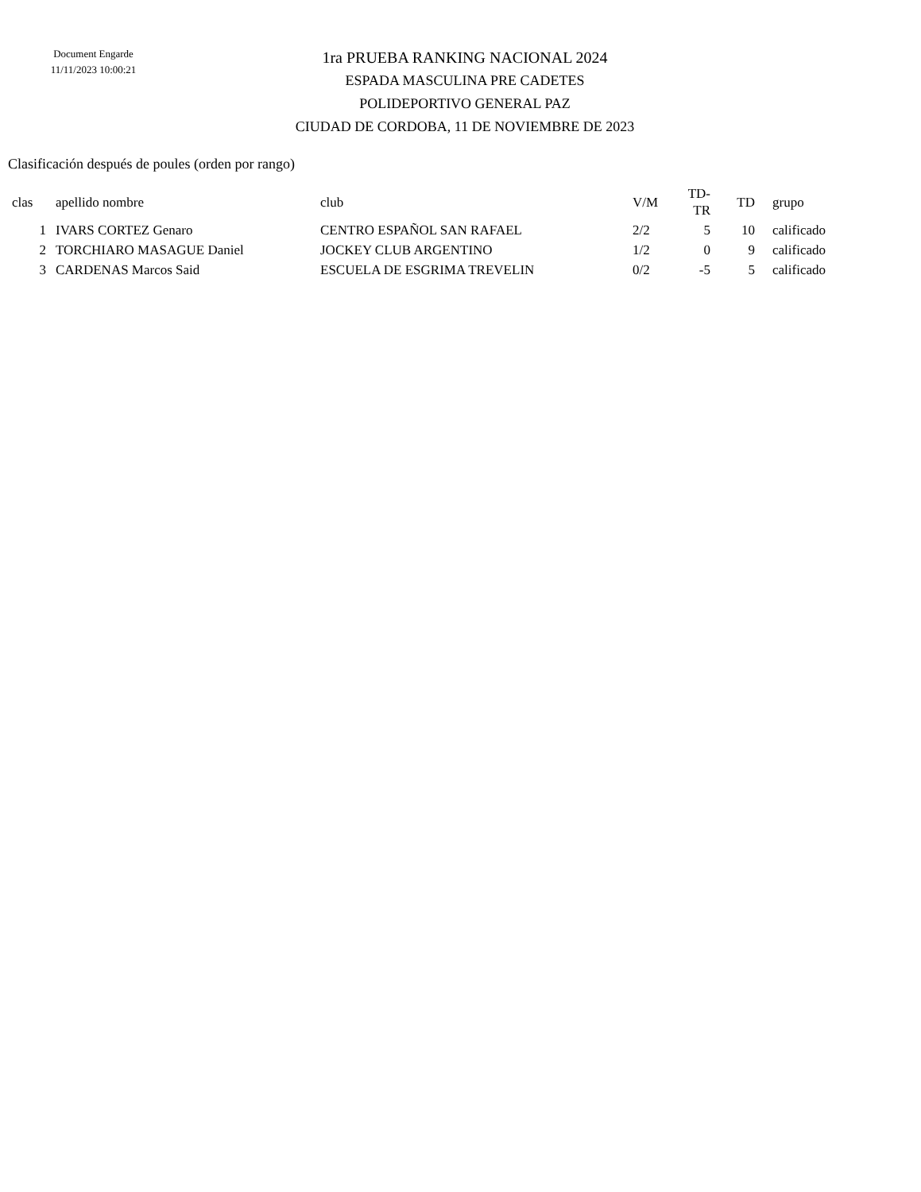Document Engarde
11/11/2023 10:00:21
1ra PRUEBA RANKING NACIONAL 2024
ESPADA MASCULINA PRE CADETES
POLIDEPORTIVO GENERAL PAZ
CIUDAD DE CORDOBA, 11 DE NOVIEMBRE DE 2023
Clasificación después de poules (orden por rango)
| clas | apellido nombre | club | V/M | TD-TR | TD | grupo |
| --- | --- | --- | --- | --- | --- | --- |
| 1 | IVARS CORTEZ Genaro | CENTRO ESPAÑOL SAN RAFAEL | 2/2 | 5 | 10 | calificado |
| 2 | TORCHIARO MASAGUE Daniel | JOCKEY CLUB ARGENTINO | 1/2 | 0 | 9 | calificado |
| 3 | CARDENAS Marcos Said | ESCUELA DE ESGRIMA TREVELIN | 0/2 | -5 | 5 | calificado |